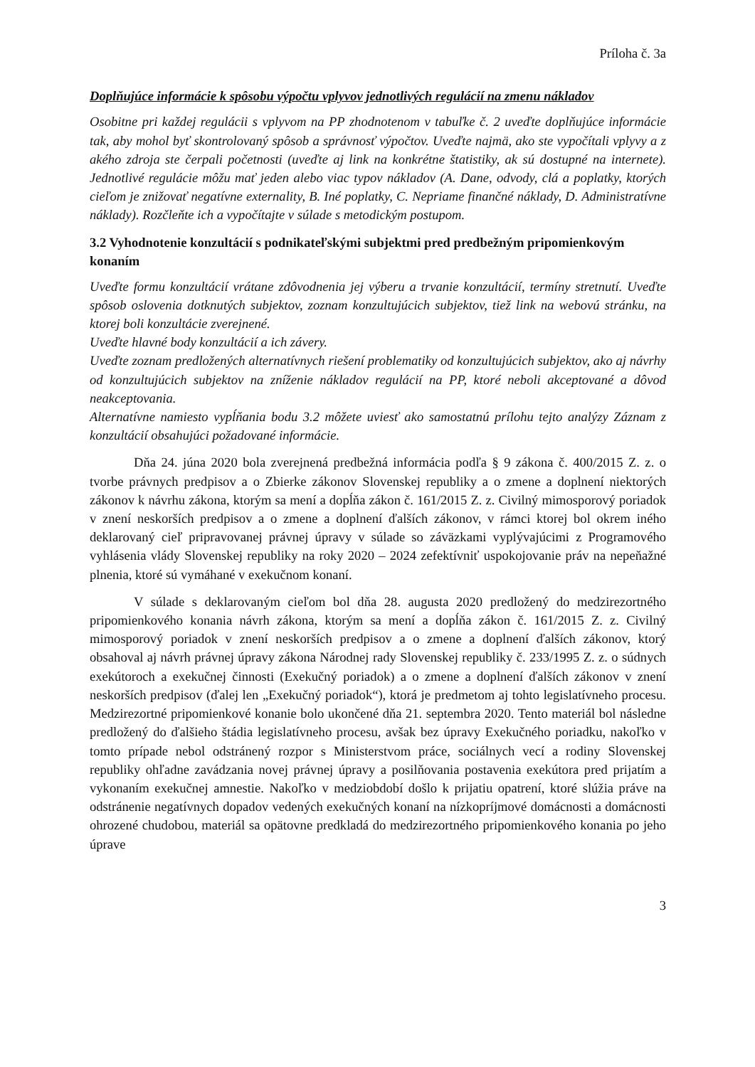Príloha č. 3a
Doplňujúce informácie k spôsobu výpočtu vplyvov jednotlivých regulácií na zmenu nákladov
Osobitne pri každej regulácii s vplyvom na PP zhodnotenom v tabuľke č. 2 uveďte doplňujúce informácie tak, aby mohol byť skontrolovaný spôsob a správnosť výpočtov. Uveďte najmä, ako ste vypočítali vplyvy a z akého zdroja ste čerpali početnosti (uveďte aj link na konkrétne štatistiky, ak sú dostupné na internete). Jednotlivé regulácie môžu mať jeden alebo viac typov nákladov (A. Dane, odvody, clá a poplatky, ktorých cieľom je znižovať negatívne externality, B. Iné poplatky, C. Nepriame finančné náklady, D. Administratívne náklady). Rozčleňte ich a vypočítajte v súlade s metodickým postupom.
3.2 Vyhodnotenie konzultácií s podnikateľskými subjektmi pred predbežným pripomienkovým konaním
Uveďte formu konzultácií vrátane zdôvodnenia jej výberu a trvanie konzultácií, termíny stretnutí. Uveďte spôsob oslovenia dotknutých subjektov, zoznam konzultujúcich subjektov, tiež link na webovú stránku, na ktorej boli konzultácie zverejnené.
Uveďte hlavné body konzultácií a ich závery.
Uveďte zoznam predložených alternatívnych riešení problematiky od konzultujúcich subjektov, ako aj návrhy od konzultujúcich subjektov na zníženie nákladov regulácií na PP, ktoré neboli akceptované a dôvod neakceptovania.
Alternatívne namiesto vypĺňania bodu 3.2 môžete uviesť ako samostatnú prílohu tejto analýzy Záznam z konzultácií obsahujúci požadované informácie.
Dňa 24. júna 2020 bola zverejnená predbežná informácia podľa § 9 zákona č. 400/2015 Z. z. o tvorbe právnych predpisov a o Zbierke zákonov Slovenskej republiky a o zmene a doplnení niektorých zákonov k návrhu zákona, ktorým sa mení a dopĺňa zákon č. 161/2015 Z. z. Civilný mimosporový poriadok v znení neskorších predpisov a o zmene a doplnení ďalších zákonov, v rámci ktorej bol okrem iného deklarovaný cieľ pripravovanej právnej úpravy v súlade so záväzkami vyplývajúcimi z Programového vyhlásenia vlády Slovenskej republiky na roky 2020 – 2024 zefektívniť uspokojovanie práv na nepeňažné plnenia, ktoré sú vymáhané v exekučnom konaní.
V súlade s deklarovaným cieľom bol dňa 28. augusta 2020 predložený do medzirezortného pripomienkového konania návrh zákona, ktorým sa mení a dopĺňa zákon č. 161/2015 Z. z. Civilný mimosporový poriadok v znení neskorších predpisov a o zmene a doplnení ďalších zákonov, ktorý obsahoval aj návrh právnej úpravy zákona Národnej rady Slovenskej republiky č. 233/1995 Z. z. o súdnych exekútoroch a exekučnej činnosti (Exekučný poriadok) a o zmene a doplnení ďalších zákonov v znení neskorších predpisov (ďalej len „Exekučný poriadok“), ktorá je predmetom aj tohto legislatívneho procesu. Medzirezortné pripomienkové konanie bolo ukončené dňa 21. septembra 2020. Tento materiál bol následne predložený do ďalšieho štádia legislatívneho procesu, avšak bez úpravy Exekučného poriadku, nakoľko v tomto prípade nebol odstránený rozpor s Ministerstvom práce, sociálnych vecí a rodiny Slovenskej republiky ohľadne zavádzania novej právnej úpravy a posilňovania postavenia exekútora pred prijatím a vykonaním exekučnej amnestie. Nakoľko v medziobdobí došlo k prijatiu opatrení, ktoré slúžia práve na odstránenie negatívnych dopadov vedených exekučných konaní na nízkopríjmové domácnosti a domácnosti ohrozené chudobou, materiál sa opätovne predkladá do medzirezortného pripomienkového konania po jeho úprave
3